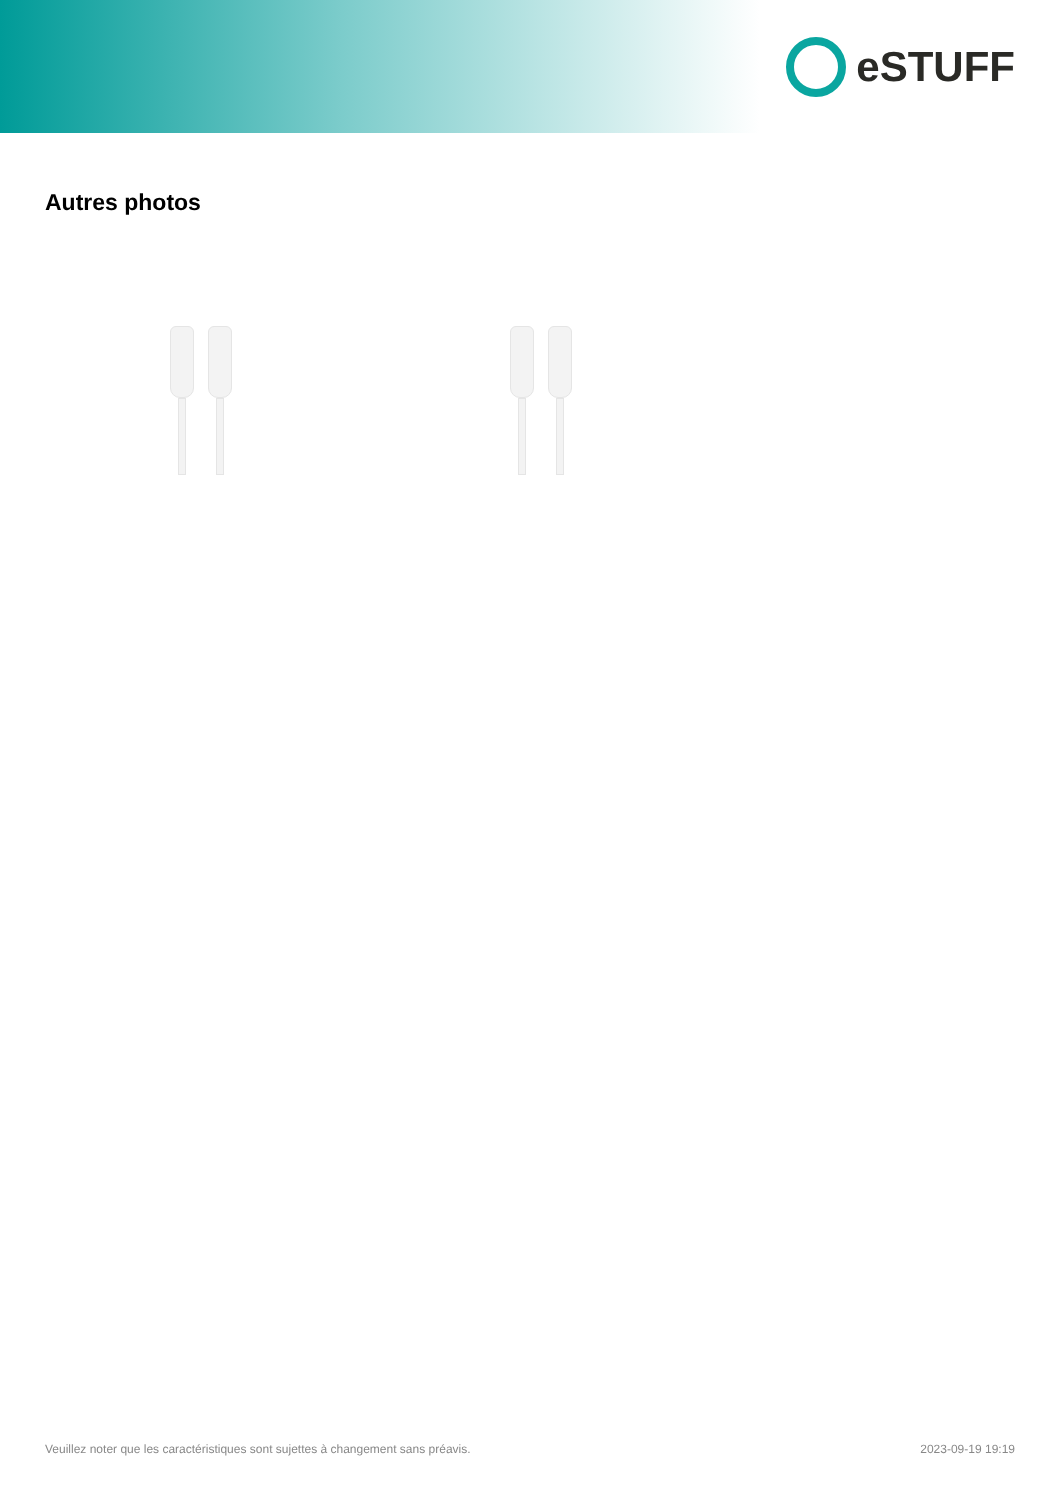eSTUFF
Autres photos
Veuillez noter que les caractéristiques sont sujettes à changement sans préavis. 2023-09-19 19:19